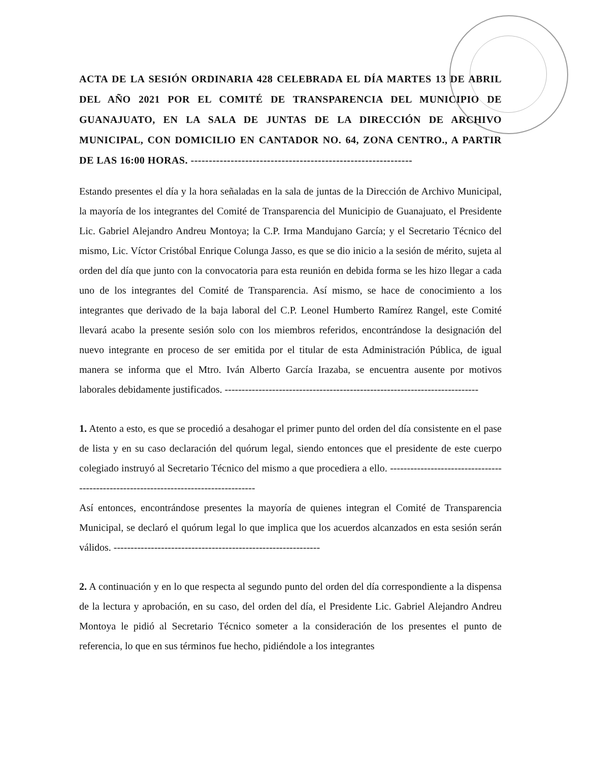ACTA DE LA SESIÓN ORDINARIA 428 CELEBRADA EL DÍA MARTES 13 DE ABRIL DEL AÑO 2021 POR EL COMITÉ DE TRANSPARENCIA DEL MUNICIPIO DE GUANAJUATO, EN LA SALA DE JUNTAS DE LA DIRECCIÓN DE ARCHIVO MUNICIPAL, CON DOMICILIO EN CANTADOR NO. 64, ZONA CENTRO., A PARTIR DE LAS 16:00 HORAS. -------------------------------------------------------------
Estando presentes el día y la hora señaladas en la sala de juntas de la Dirección de Archivo Municipal, la mayoría de los integrantes del Comité de Transparencia del Municipio de Guanajuato, el Presidente Lic. Gabriel Alejandro Andreu Montoya; la C.P. Irma Mandujano García; y el Secretario Técnico del mismo, Lic. Víctor Cristóbal Enrique Colunga Jasso, es que se dio inicio a la sesión de mérito, sujeta al orden del día que junto con la convocatoria para esta reunión en debida forma se les hizo llegar a cada uno de los integrantes del Comité de Transparencia. Así mismo, se hace de conocimiento a los integrantes que derivado de la baja laboral del C.P. Leonel Humberto Ramírez Rangel, este Comité llevará acabo la presente sesión solo con los miembros referidos, encontrándose la designación del nuevo integrante en proceso de ser emitida por el titular de esta Administración Pública, de igual manera se informa que el Mtro. Iván Alberto García Irazaba, se encuentra ausente por motivos laborales debidamente justificados. ---------------------------------------------------------------------------
1. Atento a esto, es que se procedió a desahogar el primer punto del orden del día consistente en el pase de lista y en su caso declaración del quórum legal, siendo entonces que el presidente de este cuerpo colegiado instruyó al Secretario Técnico del mismo a que procediera a ello. -------------------------------------------------------------------------------------
Así entonces, encontrándose presentes la mayoría de quienes integran el Comité de Transparencia Municipal, se declaró el quórum legal lo que implica que los acuerdos alcanzados en esta sesión serán válidos. -------------------------------------------------------------
2. A continuación y en lo que respecta al segundo punto del orden del día correspondiente a la dispensa de la lectura y aprobación, en su caso, del orden del día, el Presidente Lic. Gabriel Alejandro Andreu Montoya le pidió al Secretario Técnico someter a la consideración de los presentes el punto de referencia, lo que en sus términos fue hecho, pidiéndole a los integrantes